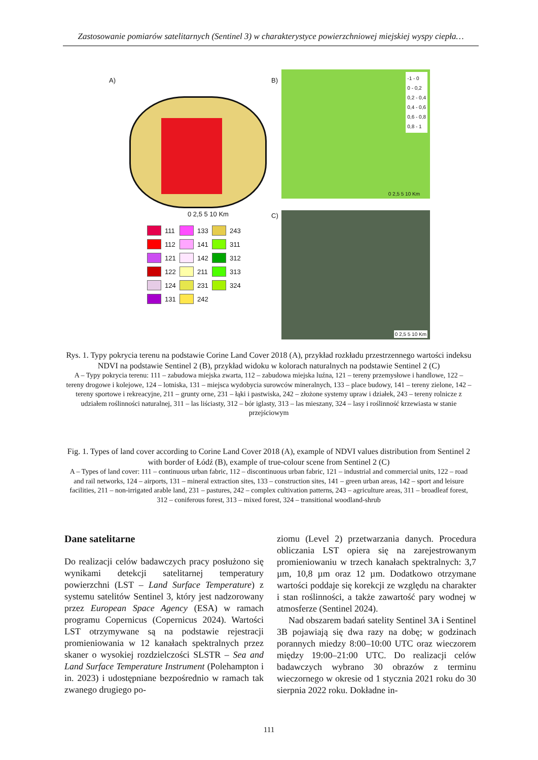Zastosowanie pomiarów satelitarnych (Sentinel 3) w charakterystyce powierzchniowej miejskiej wyspy ciepła…
A)
0 2,5 5 10 Km
111 133 243 112 141 311 121 142 312 122 211 313 124 231 324 131 242
B)
-1 - 0
0 - 0,2
0,2 - 0,4
0,4 - 0,6
0,6 - 0,8
0,8 - 1
0 2,5 5 10 Km
C) 0 2,5 5 10 Km
Rys. 1. Typy pokrycia terenu na podstawie Corine Land Cover 2018 (A), przykład rozkładu przestrzennego wartości indeksu NDVI na podstawie Sentinel 2 (B), przykład widoku w kolorach naturalnych na podstawie Sentinel 2 (C)
A – Typy pokrycia terenu: 111 – zabudowa miejska zwarta, 112 – zabudowa miejska luźna, 121 – tereny przemysłowe i handlowe, 122 – tereny drogowe i kolejowe, 124 – lotniska, 131 – miejsca wydobycia surowców mineralnych, 133 – place budowy, 141 – tereny zielone, 142 – tereny sportowe i rekreacyjne, 211 – grunty orne, 231 – łąki i pastwiska, 242 – złożone systemy upraw i działek, 243 – tereny rolnicze z udziałem roślinności naturalnej, 311 – las liściasty, 312 – bór iglasty, 313 – las mieszany, 324 – lasy i roślinność krzewiasta w stanie przejściowym
Fig. 1. Types of land cover according to Corine Land Cover 2018 (A), example of NDVI values distribution from Sentinel 2 with border of Łódź (B), example of true-colour scene from Sentinel 2 (C)
A – Types of land cover: 111 – continuous urban fabric, 112 – discontinuous urban fabric, 121 – industrial and commercial units, 122 – road and rail networks, 124 – airports, 131 – mineral extraction sites, 133 – construction sites, 141 – green urban areas, 142 – sport and leisure facilities, 211 – non-irrigated arable land, 231 – pastures, 242 – complex cultivation patterns, 243 – agriculture areas, 311 – broadleaf forest, 312 – coniferous forest, 313 – mixed forest, 324 – transitional woodland-shrub
Dane satelitarne
Do realizacji celów badawczych pracy posłużono się wynikami detekcji satelitarnej temperatury powierzchni (LST – Land Surface Temperature) z systemu satelitów Sentinel 3, który jest nadzorowany przez European Space Agency (ESA) w ramach programu Copernicus (Copernicus 2024). Wartości LST otrzymywane są na podstawie rejestracji promieniowania w 12 kanałach spektralnych przez skaner o wysokiej rozdzielczości SLSTR – Sea and Land Surface Temperature Instrument (Polehampton i in. 2023) i udostępniane bezpośrednio w ramach tak zwanego drugiego po-
ziomu (Level 2) przetwarzania danych. Procedura obliczania LST opiera się na zarejestrowanym promieniowaniu w trzech kanałach spektralnych: 3,7 µm, 10,8 µm oraz 12 µm. Dodatkowo otrzymane wartości poddaje się korekcji ze względu na charakter i stan roślinności, a także zawartość pary wodnej w atmosferze (Sentinel 2024).
Nad obszarem badań satelity Sentinel 3A i Sentinel 3B pojawiają się dwa razy na dobę; w godzinach porannych miedzy 8:00–10:00 UTC oraz wieczorem między 19:00–21:00 UTC. Do realizacji celów badawczych wybrano 30 obrazów z terminu wieczornego w okresie od 1 stycznia 2021 roku do 30 sierpnia 2022 roku. Dokładne in-
111